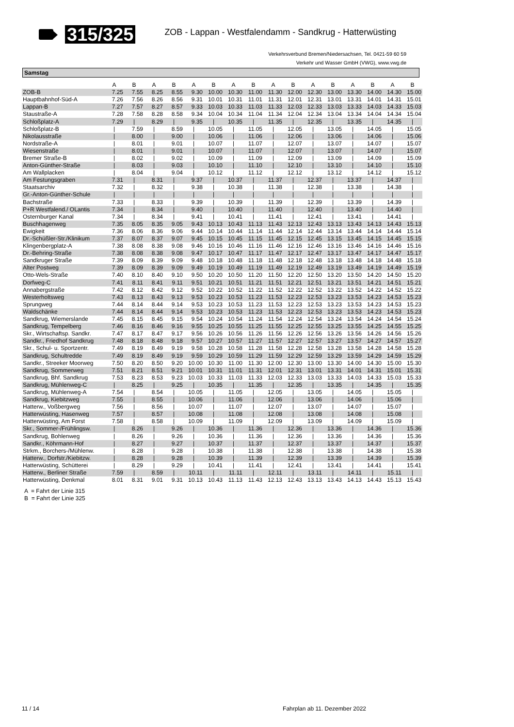315/325 ZOB - Lappan - Westfalendamm - Sandkrug - Hatterwüsting
Verkehrsverbund Bremen/Niedersachsen, Tel. 0421-59 60 59
Verkehr und Wasser GmbH (VWG), www.vwg.de
Samstag
| | A | B | A | B | A | B | A | B | A | B | A | B | A | B | A | B |
| --- | --- | --- | --- | --- | --- | --- | --- | --- | --- | --- | --- | --- | --- | --- | --- | --- |
| ZOB-B | 7.25 | 7.55 | 8.25 | 8.55 | 9.30 | 10.00 | 10.30 | 11.00 | 11.30 | 12.00 | 12.30 | 13.00 | 13.30 | 14.00 | 14.30 | 15.00 |
| Hauptbahnhof-Süd-A | 7.26 | 7.56 | 8.26 | 8.56 | 9.31 | 10.01 | 10.31 | 11.01 | 11.31 | 12.01 | 12.31 | 13.01 | 13.31 | 14.01 | 14.31 | 15.01 |
| Lappan-B | 7.27 | 7.57 | 8.27 | 8.57 | 9.33 | 10.03 | 10.33 | 11.03 | 11.33 | 12.03 | 12.33 | 13.03 | 13.33 | 14.03 | 14.33 | 15.03 |
| Staustraße-A | 7.28 | 7.58 | 8.28 | 8.58 | 9.34 | 10.04 | 10.34 | 11.04 | 11.34 | 12.04 | 12.34 | 13.04 | 13.34 | 14.04 | 14.34 | 15.04 |
| Schloßplatz-A | 7.29 | / | 8.29 | / | 9.35 | / | 10.35 | / | 11.35 | / | 12.35 | / | 13.35 | / | 14.35 | / |
| Schloßplatz-B | / | 7.59 | / | 8.59 | / | 10.05 | / | 11.05 | / | 12.05 | / | 13.05 | / | 14.05 | / | 15.05 |
| Nikolausstraße | / | 8.00 | / | 9.00 | / | 10.06 | / | 11.06 | / | 12.06 | / | 13.06 | / | 14.06 | / | 15.06 |
| Nordstraße-A | / | 8.01 | / | 9.01 | / | 10.07 | / | 11.07 | / | 12.07 | / | 13.07 | / | 14.07 | / | 15.07 |
| Wiesenstraße | / | 8.01 | / | 9.01 | / | 10.07 | / | 11.07 | / | 12.07 | / | 13.07 | / | 14.07 | / | 15.07 |
| Bremer Straße-B | / | 8.02 | / | 9.02 | / | 10.09 | / | 11.09 | / | 12.09 | / | 13.09 | / | 14.09 | / | 15.09 |
| Anton-Günther-Straße | / | 8.03 | / | 9.03 | / | 10.10 | / | 11.10 | / | 12.10 | / | 13.10 | / | 14.10 | / | 15.10 |
| Am Wallplacken | / | 8.04 | / | 9.04 | / | 10.12 | / | 11.12 | / | 12.12 | / | 13.12 | / | 14.12 | / | 15.12 |
| Am Festungsgraben | 7.31 | / | 8.31 | / | 9.37 | / | 10.37 | / | 11.37 | / | 12.37 | / | 13.37 | / | 14.37 | / |
| Staatsarchiv | 7.32 | / | 8.32 | / | 9.38 | / | 10.38 | / | 11.38 | / | 12.38 | / | 13.38 | / | 14.38 | / |
| Gr.-Anton-Günther-Schule | / | / | / | / | / | / | / | / | / | / | / | / | / | / | / | / |
| Bachstraße | 7.33 | / | 8.33 | / | 9.39 | / | 10.39 | / | 11.39 | / | 12.39 | / | 13.39 | / | 14.39 | / |
| P+R Westfalend./ OLantis | 7.34 | / | 8.34 | / | 9.40 | / | 10.40 | / | 11.40 | / | 12.40 | / | 13.40 | / | 14.40 | / |
| Osternburger Kanal | 7.34 | / | 8.34 | / | 9.41 | / | 10.41 | / | 11.41 | / | 12.41 | / | 13.41 | / | 14.41 | / |
| Buschhagenweg | 7.35 | 8.05 | 8.35 | 9.05 | 9.43 | 10.13 | 10.43 | 11.13 | 11.43 | 12.13 | 12.43 | 13.13 | 13.43 | 14.13 | 14.43 | 15.13 |
| Ewigkeit | 7.36 | 8.06 | 8.36 | 9.06 | 9.44 | 10.14 | 10.44 | 11.14 | 11.44 | 12.14 | 12.44 | 13.14 | 13.44 | 14.14 | 14.44 | 15.14 |
| Dr.-Schüßler-Str./Klinikum | 7.37 | 8.07 | 8.37 | 9.07 | 9.45 | 10.15 | 10.45 | 11.15 | 11.45 | 12.15 | 12.45 | 13.15 | 13.45 | 14.15 | 14.45 | 15.15 |
| Klingenbergplatz-A | 7.38 | 8.08 | 8.38 | 9.08 | 9.46 | 10.16 | 10.46 | 11.16 | 11.46 | 12.16 | 12.46 | 13.16 | 13.46 | 14.16 | 14.46 | 15.16 |
| Dr.-Behring-Straße | 7.38 | 8.08 | 8.38 | 9.08 | 9.47 | 10.17 | 10.47 | 11.17 | 11.47 | 12.17 | 12.47 | 13.17 | 13.47 | 14.17 | 14.47 | 15.17 |
| Sandkruger Straße | 7.39 | 8.09 | 8.39 | 9.09 | 9.48 | 10.18 | 10.48 | 11.18 | 11.48 | 12.18 | 12.48 | 13.18 | 13.48 | 14.18 | 14.48 | 15.18 |
| Alter Postweg | 7.39 | 8.09 | 8.39 | 9.09 | 9.49 | 10.19 | 10.49 | 11.19 | 11.49 | 12.19 | 12.49 | 13.19 | 13.49 | 14.19 | 14.49 | 15.19 |
| Otto-Wels-Straße | 7.40 | 8.10 | 8.40 | 9.10 | 9.50 | 10.20 | 10.50 | 11.20 | 11.50 | 12.20 | 12.50 | 13.20 | 13.50 | 14.20 | 14.50 | 15.20 |
| Dorfweg-C | 7.41 | 8.11 | 8.41 | 9.11 | 9.51 | 10.21 | 10.51 | 11.21 | 11.51 | 12.21 | 12.51 | 13.21 | 13.51 | 14.21 | 14.51 | 15.21 |
| Annabergstraße | 7.42 | 8.12 | 8.42 | 9.12 | 9.52 | 10.22 | 10.52 | 11.22 | 11.52 | 12.22 | 12.52 | 13.22 | 13.52 | 14.22 | 14.52 | 15.22 |
| Westerholtsweg | 7.43 | 8.13 | 8.43 | 9.13 | 9.53 | 10.23 | 10.53 | 11.23 | 11.53 | 12.23 | 12.53 | 13.23 | 13.53 | 14.23 | 14.53 | 15.23 |
| Sprungweg | 7.44 | 8.14 | 8.44 | 9.14 | 9.53 | 10.23 | 10.53 | 11.23 | 11.53 | 12.23 | 12.53 | 13.23 | 13.53 | 14.23 | 14.53 | 15.23 |
| Waldschänke | 7.44 | 8.14 | 8.44 | 9.14 | 9.53 | 10.23 | 10.53 | 11.23 | 11.53 | 12.23 | 12.53 | 13.23 | 13.53 | 14.23 | 14.53 | 15.23 |
| Sandkrug, Wiemerslande | 7.45 | 8.15 | 8.45 | 9.15 | 9.54 | 10.24 | 10.54 | 11.24 | 11.54 | 12.24 | 12.54 | 13.24 | 13.54 | 14.24 | 14.54 | 15.24 |
| Sandkrug, Tempelberg | 7.46 | 8.16 | 8.46 | 9.16 | 9.55 | 10.25 | 10.55 | 11.25 | 11.55 | 12.25 | 12.55 | 13.25 | 13.55 | 14.25 | 14.55 | 15.25 |
| Skr., Wirtschaftsp. Sandkr. | 7.47 | 8.17 | 8.47 | 9.17 | 9.56 | 10.26 | 10.56 | 11.26 | 11.56 | 12.26 | 12.56 | 13.26 | 13.56 | 14.26 | 14.56 | 15.26 |
| Sandkr., Friedhof Sandkrug | 7.48 | 8.18 | 8.48 | 9.18 | 9.57 | 10.27 | 10.57 | 11.27 | 11.57 | 12.27 | 12.57 | 13.27 | 13.57 | 14.27 | 14.57 | 15.27 |
| Skr., Schul- u. Sportzentr. | 7.49 | 8.19 | 8.49 | 9.19 | 9.58 | 10.28 | 10.58 | 11.28 | 11.58 | 12.28 | 12.58 | 13.28 | 13.58 | 14.28 | 14.58 | 15.28 |
| Sandkrug, Schultredde | 7.49 | 8.19 | 8.49 | 9.19 | 9.59 | 10.29 | 10.59 | 11.29 | 11.59 | 12.29 | 12.59 | 13.29 | 13.59 | 14.29 | 14.59 | 15.29 |
| Sandkr., Streeker Moorweg | 7.50 | 8.20 | 8.50 | 9.20 | 10.00 | 10.30 | 11.00 | 11.30 | 12.00 | 12.30 | 13.00 | 13.30 | 14.00 | 14.30 | 15.00 | 15.30 |
| Sandkrug, Sommerweg | 7.51 | 8.21 | 8.51 | 9.21 | 10.01 | 10.31 | 11.01 | 11.31 | 12.01 | 12.31 | 13.01 | 13.31 | 14.01 | 14.31 | 15.01 | 15.31 |
| Sandkrug, Bhf. Sandkrug | 7.53 | 8.23 | 8.53 | 9.23 | 10.03 | 10.33 | 11.03 | 11.33 | 12.03 | 12.33 | 13.03 | 13.33 | 14.03 | 14.33 | 15.03 | 15.33 |
| Sandkrug, Mühlenweg-C | / | 8.25 | / | 9.25 | / | 10.35 | / | 11.35 | / | 12.35 | / | 13.35 | / | 14.35 | / | 15.35 |
| Sandkrug, Mühlenweg-A | 7.54 | / | 8.54 | / | 10.05 | / | 11.05 | / | 12.05 | / | 13.05 | / | 14.05 | / | 15.05 | / |
| Sandkrug, Kiebitzweg | 7.55 | / | 8.55 | / | 10.06 | / | 11.06 | / | 12.06 | / | 13.06 | / | 14.06 | / | 15.06 | / |
| Hatterw., Voßbergweg | 7.56 | / | 8.56 | / | 10.07 | / | 11.07 | / | 12.07 | / | 13.07 | / | 14.07 | / | 15.07 | / |
| Hatterwüsting, Hasenweg | 7.57 | / | 8.57 | / | 10.08 | / | 11.08 | / | 12.08 | / | 13.08 | / | 14.08 | / | 15.08 | / |
| Hatterwüsting, Am Forst | 7.58 | / | 8.58 | / | 10.09 | / | 11.09 | / | 12.09 | / | 13.09 | / | 14.09 | / | 15.09 | / |
| Skr., Sommer-/Frühlingsw. | / | 8.26 | / | 9.26 | / | 10.36 | / | 11.36 | / | 12.36 | / | 13.36 | / | 14.36 | / | 15.36 |
| Sandkrug, Bohlenweg | / | 8.26 | / | 9.26 | / | 10.36 | / | 11.36 | / | 12.36 | / | 13.36 | / | 14.36 | / | 15.36 |
| Sandkr., Köhrmann-Hof | / | 8.27 | / | 9.27 | / | 10.37 | / | 11.37 | / | 12.37 | / | 13.37 | / | 14.37 | / | 15.37 |
| Strkm., Borchers-/Mühlenw. | / | 8.28 | / | 9.28 | / | 10.38 | / | 11.38 | / | 12.38 | / | 13.38 | / | 14.38 | / | 15.38 |
| Hatterw., Dorfstr./Kiebitzw. | / | 8.28 | / | 9.28 | / | 10.39 | / | 11.39 | / | 12.39 | / | 13.39 | / | 14.39 | / | 15.39 |
| Hatterwüsting, Schütterei | / | 8.29 | / | 9.29 | / | 10.41 | / | 11.41 | / | 12.41 | / | 13.41 | / | 14.41 | / | 15.41 |
| Hatterw., Berliner Straße | 7.59 | / | 8.59 | / | 10.11 | / | 11.11 | / | 12.11 | / | 13.11 | / | 14.11 | / | 15.11 | / |
| Hatterwüsting, Denkmal | 8.01 | 8.31 | 9.01 | 9.31 | 10.13 | 10.43 | 11.13 | 11.43 | 12.13 | 12.43 | 13.13 | 13.43 | 14.13 | 14.43 | 15.13 | 15.43 |
A = Fahrt der Linie 315
B = Fahrt der Linie 325
11 / 14 Fahrplan ab 11. Dezember 2022